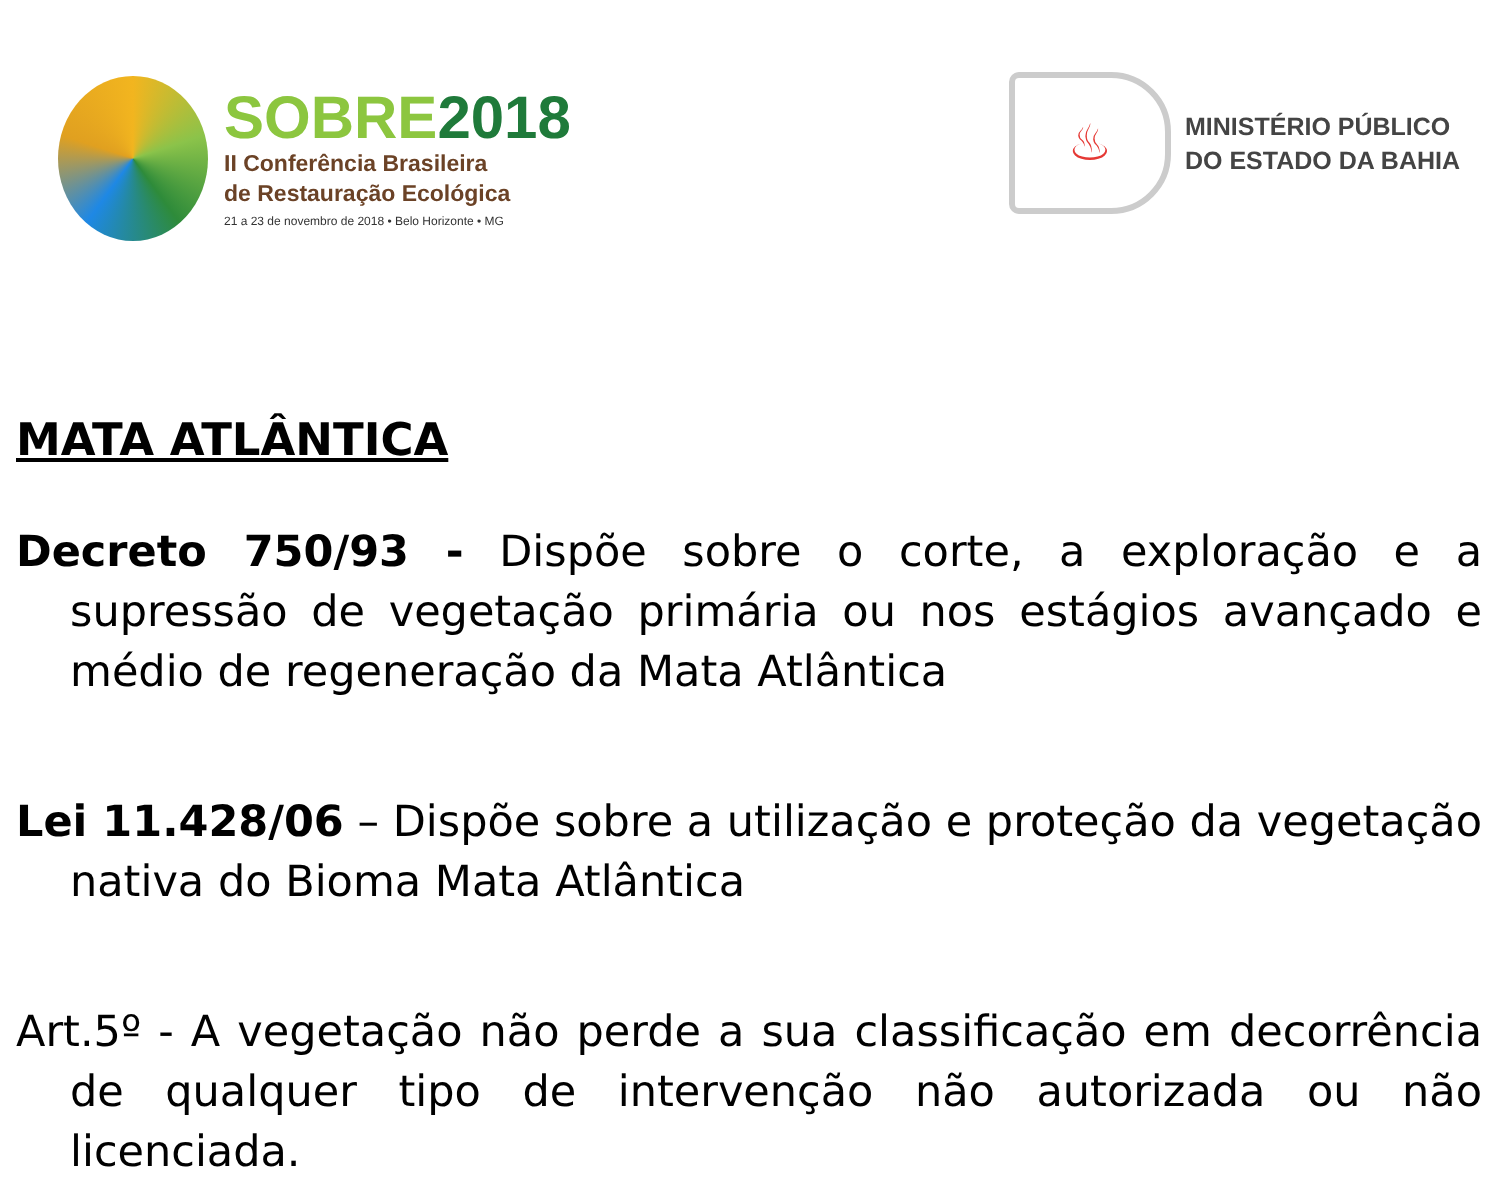SOBRE2018
II Conferência Brasileira
de Restauração Ecológica
21 a 23 de novembro de 2018 • Belo Horizonte • MG
♨
MINISTÉRIO PÚBLICO
DO ESTADO DA BAHIA
MATA ATLÂNTICA
Decreto 750/93 - Dispõe sobre o corte, a exploração e a supressão de vegetação primária ou nos estágios avançado e médio de regeneração da Mata Atlântica
Lei 11.428/06 – Dispõe sobre a utilização e proteção da vegetação nativa do Bioma Mata Atlântica
Art.5º - A vegetação não perde a sua classificação em decorrência de qualquer tipo de intervenção não autorizada ou não licenciada.